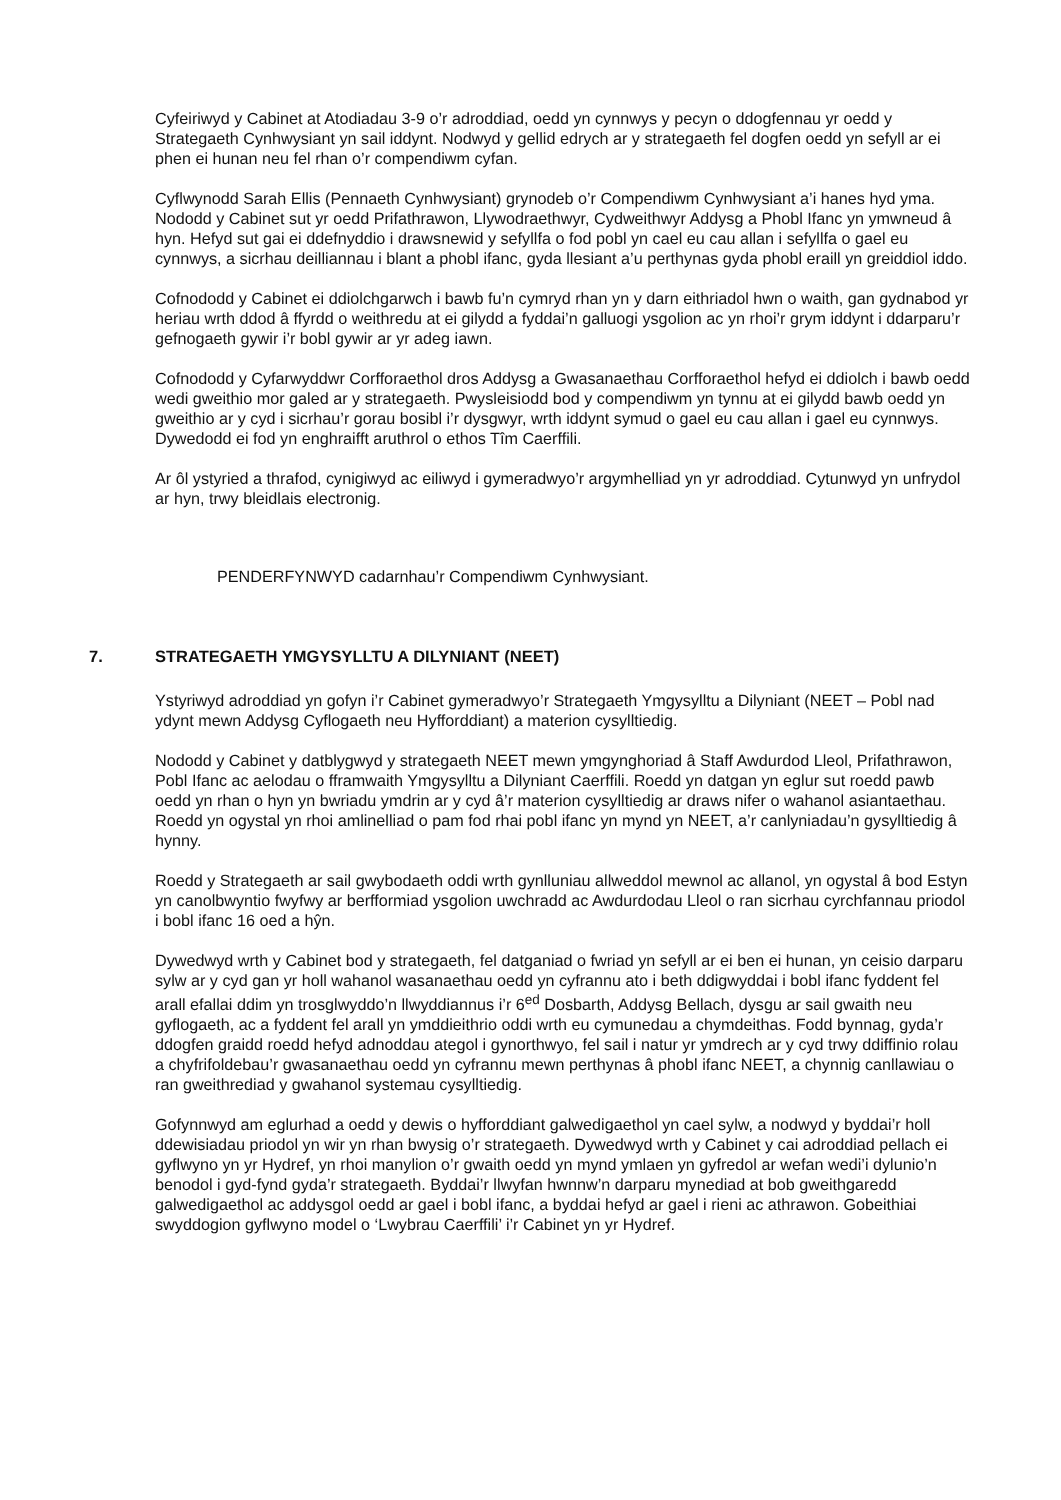Cyfeiriwyd y Cabinet at Atodiadau 3-9 o’r adroddiad, oedd yn cynnwys y pecyn o ddogfennau yr oedd y Strategaeth Cynhwysiant yn sail iddynt. Nodwyd y gellid edrych ar y strategaeth fel dogfen oedd yn sefyll ar ei phen ei hunan neu fel rhan o’r compendiwm cyfan.
Cyflwynodd Sarah Ellis (Pennaeth Cynhwysiant) grynodeb o’r Compendiwm Cynhwysiant a’i hanes hyd yma. Nododd y Cabinet sut yr oedd Prifathrawon, Llywodraethwyr, Cydweithwyr Addysg a Phobl Ifanc yn ymwneud â hyn. Hefyd sut gai ei ddefnyddio i drawsnewid y sefyllfa o fod pobl yn cael eu cau allan i sefyllfa o gael eu cynnwys, a sicrhau deilliannau i blant a phobl ifanc, gyda llesiant a’u perthynas gyda phobl eraill yn greiddiol iddo.
Cofnododd y Cabinet ei ddiolchgarwch i bawb fu’n cymryd rhan yn y darn eithriadol hwn o waith, gan gydnabod yr heriau wrth ddod â ffyrdd o weithredu at ei gilydd a fyddai’n galluogi ysgolion ac yn rhoi’r grym iddynt i ddarparu’r gefnogaeth gywir i’r bobl gywir ar yr adeg iawn.
Cofnododd y Cyfarwyddwr Corfforaethol dros Addysg a Gwasanaethau Corfforaethol hefyd ei ddiolch i bawb oedd wedi gweithio mor galed ar y strategaeth. Pwysleisiodd bod y compendiwm yn tynnu at ei gilydd bawb oedd yn gweithio ar y cyd i sicrhau’r gorau bosibl i’r dysgwyr, wrth iddynt symud o gael eu cau allan i gael eu cynnwys. Dywedodd ei fod yn enghraifft aruthrol o ethos Tîm Caerffili.
Ar ôl ystyried a thrafod, cynigiwyd ac eiliwyd i gymeradwyo’r argymhelliad yn yr adroddiad. Cytunwyd yn unfrydol ar hyn, trwy bleidlais electronig.
PENDERFYNWYD cadarnhau’r Compendiwm Cynhwysiant.
7. STRATEGAETH YMGYSYLLTU A DILYNIANT (NEET)
Ystyriwyd adroddiad yn gofyn i’r Cabinet gymeradwyo’r Strategaeth Ymgysylltu a Dilyniant (NEET – Pobl nad ydynt mewn Addysg Cyflogaeth neu Hyfforddiant) a materion cysylltiedig.
Nododd y Cabinet y datblygwyd y strategaeth NEET mewn ymgynghoriad â Staff Awdurdod Lleol, Prifathrawon, Pobl Ifanc ac aelodau o fframwaith Ymgysylltu a Dilyniant Caerffili. Roedd yn datgan yn eglur sut roedd pawb oedd yn rhan o hyn yn bwriadu ymdrin ar y cyd â’r materion cysylltiedig ar draws nifer o wahanol asiantaethau. Roedd yn ogystal yn rhoi amlinelliad o pam fod rhai pobl ifanc yn mynd yn NEET, a’r canlyniadau’n gysylltiedig â hynny.
Roedd y Strategaeth ar sail gwybodaeth oddi wrth gynlluniau allweddol mewnol ac allanol, yn ogystal â bod Estyn yn canolbwyntio fwyfwy ar berfformiad ysgolion uwchradd ac Awdurdodau Lleol o ran sicrhau cyrchfannau priodol i bobl ifanc 16 oed a hŷn.
Dywedwyd wrth y Cabinet bod y strategaeth, fel datganiad o fwriad yn sefyll ar ei ben ei hunan, yn ceisio darparu sylw ar y cyd gan yr holl wahanol wasanaethau oedd yn cyfrannu ato i beth ddigwyddai i bobl ifanc fyddent fel arall efallai ddim yn trosglwyddo’n llwyddiannus i’r 6<sup>ed</sup> Dosbarth, Addysg Bellach, dysgu ar sail gwaith neu gyflogaeth, ac a fyddent fel arall yn ymddieithrio oddi wrth eu cymunedau a chymdeithas. Fodd bynnag, gyda’r ddogfen graidd roedd hefyd adnoddau ategol i gynorthwyo, fel sail i natur yr ymdrech ar y cyd trwy ddiffinio rolau a chyfrifoldebau’r gwasanaethau oedd yn cyfrannu mewn perthynas â phobl ifanc NEET, a chynnig canllawiau o ran gweithrediad y gwahanol systemau cysylltiedig.
Gofynnwyd am eglurhad a oedd y dewis o hyfforddiant galwedigaethol yn cael sylw, a nodwyd y byddai’r holl ddewisiadau priodol yn wir yn rhan bwysig o’r strategaeth. Dywedwyd wrth y Cabinet y cai adroddiad pellach ei gyflwyno yn yr Hydref, yn rhoi manylion o’r gwaith oedd yn mynd ymlaen yn gyfredol ar wefan wedi’i dylunio’n benodol i gyd-fynd gyda’r strategaeth. Byddai’r llwyfan hwnnw’n darparu mynediad at bob gweithgaredd galwedigaethol ac addysgol oedd ar gael i bobl ifanc, a byddai hefyd ar gael i rieni ac athrawon. Gobeithiai swyddogion gyflwyno model o ‘Lwybrau Caerffili’ i’r Cabinet yn yr Hydref.